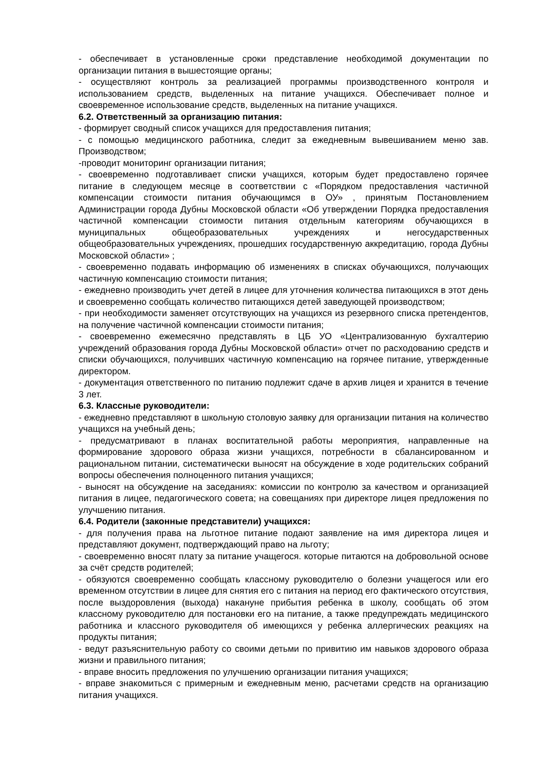- обеспечивает в установленные сроки представление необходимой документации по организации питания в вышестоящие органы;
- осуществляют контроль за реализацией программы производственного контроля и использованием средств, выделенных на питание учащихся. Обеспечивает полное и своевременное использование средств, выделенных на питание учащихся.
6.2. Ответственный за организацию питания:
- формирует сводный список учащихся для предоставления питания;
- с помощью медицинского работника, следит за ежедневным вывешиванием меню зав. Производством;
-проводит мониторинг организации питания;
- своевременно подготавливает списки учащихся, которым будет предоставлено горячее питание в следующем месяце в соответствии с «Порядком предоставления частичной компенсации стоимости питания обучающимся в ОУ» , принятым Постановлением Администрации города Дубны Московской области «Об утверждении Порядка предоставления частичной компенсации стоимости питания отдельным категориям обучающихся в муниципальных общеобразовательных учреждениях и негосударственных общеобразовательных учреждениях, прошедших государственную аккредитацию, города Дубны Московской области» ;
- своевременно подавать информацию об изменениях в списках обучающихся, получающих частичную компенсацию стоимости питания;
- ежедневно производить учет детей в лицее для уточнения количества питающихся в этот день и своевременно сообщать количество питающихся детей заведующей производством;
- при необходимости заменяет отсутствующих на учащихся из резервного списка претендентов, на получение частичной компенсации стоимости питания;
- своевременно ежемесячно представлять в ЦБ УО «Централизованную бухгалтерию учреждений образования города Дубны Московской области» отчет по расходованию средств и списки обучающихся, получивших частичную компенсацию на горячее питание, утвержденные директором.
- документация ответственного по питанию подлежит сдаче в архив лицея и хранится в течение 3 лет.
6.3. Классные руководители:
- ежедневно представляют в школьную столовую заявку для организации питания на количество учащихся на учебный день;
- предусматривают в планах воспитательной работы мероприятия, направленные на формирование здорового образа жизни учащихся, потребности в сбалансированном и рациональном питании, систематически выносят на обсуждение в ходе родительских собраний вопросы обеспечения полноценного питания учащихся;
- выносят на обсуждение на заседаниях: комиссии по контролю за качеством и организацией питания в лицее, педагогического совета; на совещаниях при директоре лицея предложения по улучшению питания.
6.4. Родители (законные представители) учащихся:
- для получения права на льготное питание подают заявление на имя директора лицея и представляют документ, подтверждающий право на льготу;
- своевременно вносят плату за питание учащегося. которые питаются на добровольной основе за счёт средств родителей;
- обязуются своевременно сообщать классному руководителю о болезни учащегося или его временном отсутствии в лицее для снятия его с питания на период его фактического отсутствия, после выздоровления (выхода) накануне прибытия ребенка в школу, сообщать об этом классному руководителю для постановки его на питание, а также предупреждать медицинского работника и классного руководителя об имеющихся у ребенка аллергических реакциях на продукты питания;
- ведут разъяснительную работу со своими детьми по привитию им навыков здорового образа жизни и правильного питания;
- вправе вносить предложения по улучшению организации питания учащихся;
- вправе знакомиться с примерным и ежедневным меню, расчетами средств на организацию питания учащихся.